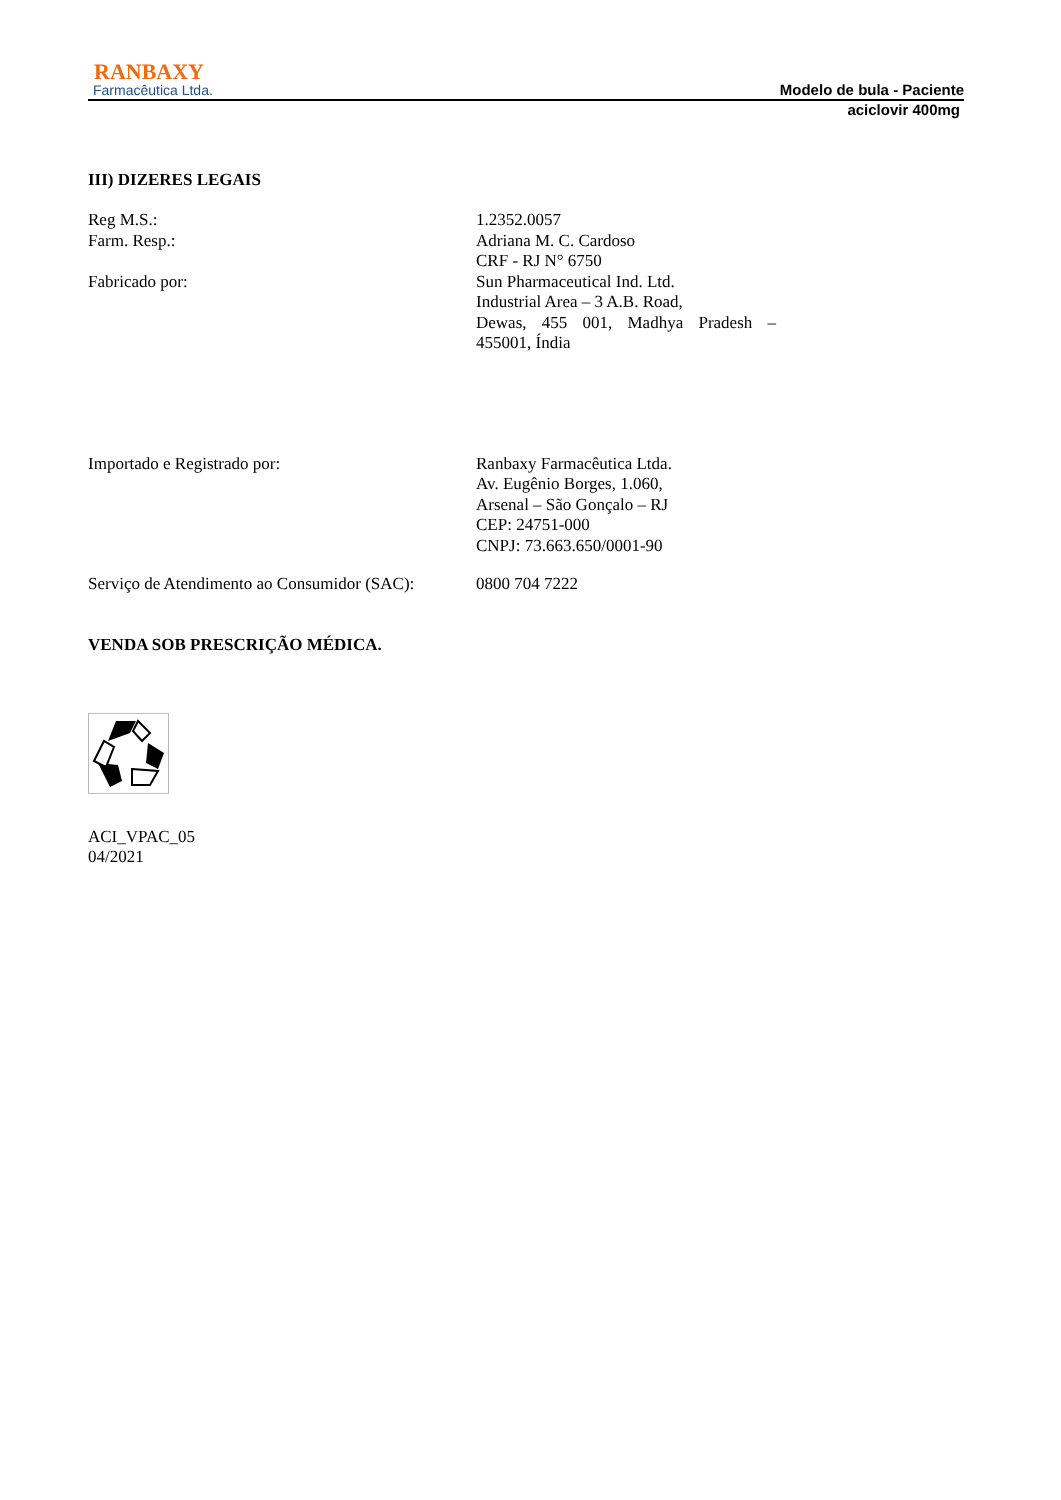RANBAXY
Farmacêutica Ltda.
Modelo de bula - Paciente
aciclovir 400mg
III) DIZERES LEGAIS
Reg M.S.: 1.2352.0057
Farm. Resp.: Adriana M. C. Cardoso
CRF - RJ N° 6750
Fabricado por: Sun Pharmaceutical Ind. Ltd.
Industrial Area – 3 A.B. Road,
Dewas, 455 001, Madhya Pradesh – 455001, Índia
Importado e Registrado por: Ranbaxy Farmacêutica Ltda.
Av. Eugênio Borges, 1.060,
Arsenal – São Gonçalo – RJ
CEP: 24751-000
CNPJ: 73.663.650/0001-90
Serviço de Atendimento ao Consumidor (SAC):
0800 704 7222
VENDA SOB PRESCRIÇÃO MÉDICA.
ACI_VPAC_05
04/2021